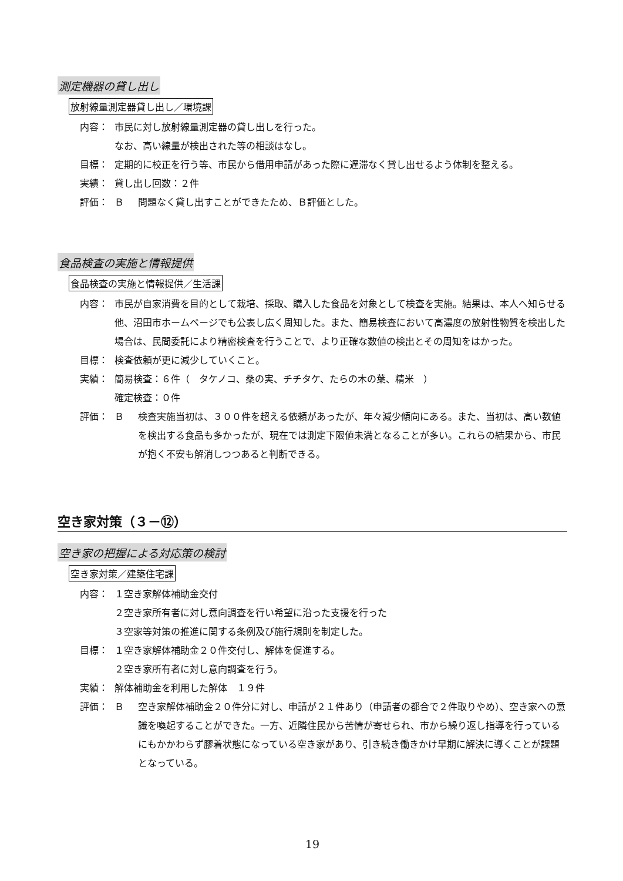測定機器の貸し出し
放射線量測定器貸し出し／環境課
内容： 市民に対し放射線量測定器の貸し出しを行った。
なお、高い線量が検出された等の相談はなし。
目標： 定期的に校正を行う等、市民から借用申請があった際に遅滞なく貸し出せるよう体制を整える。
実績： 貸し出し回数：２件
評価： Ｂ問題なく貸し出すことができたため、Ｂ評価とした。
食品検査の実施と情報提供
食品検査の実施と情報提供／生活課
内容： 市民が自家消費を目的として栽培、採取、購入した食品を対象として検査を実施。結果は、本人へ知らせる他、沼田市ホームページでも公表し広く周知した。また、簡易検査において高濃度の放射性物質を検出した場合は、民間委託により精密検査を行うことで、より正確な数値の検出とその周知をはかった。
目標： 検査依頼が更に減少していくこと。
実績： 簡易検査：６件（　タケノコ、桑の実、チチタケ、たらの木の葉、精米　）
確定検査：０件
評価： Ｂ検査実施当初は、３００件を超える依頼があったが、年々減少傾向にある。また、当初は、高い数値を検出する食品も多かったが、現在では測定下限値未満となることが多い。これらの結果から、市民が抱く不安も解消しつつあると判断できる。
空き家対策（３－⑫）
空き家の把握による対応策の検討
空き家対策／建築住宅課
内容： １空き家解体補助金交付
２空き家所有者に対し意向調査を行い希望に沿った支援を行った
３空家等対策の推進に関する条例及び施行規則を制定した。
目標： １空き家解体補助金２０件交付し、解体を促進する。
２空き家所有者に対し意向調査を行う。
実績： 解体補助金を利用した解体　１９件
評価： Ｂ空き家解体補助金２０件分に対し、申請が２１件あり（申請者の都合で２件取りやめ）、空き家への意識を喚起することができた。一方、近隣住民から苦情が寄せられ、市から繰り返し指導を行っているにもかかわらず膠着状態になっている空き家があり、引き続き働きかけ早期に解決に導くことが課題となっている。
19